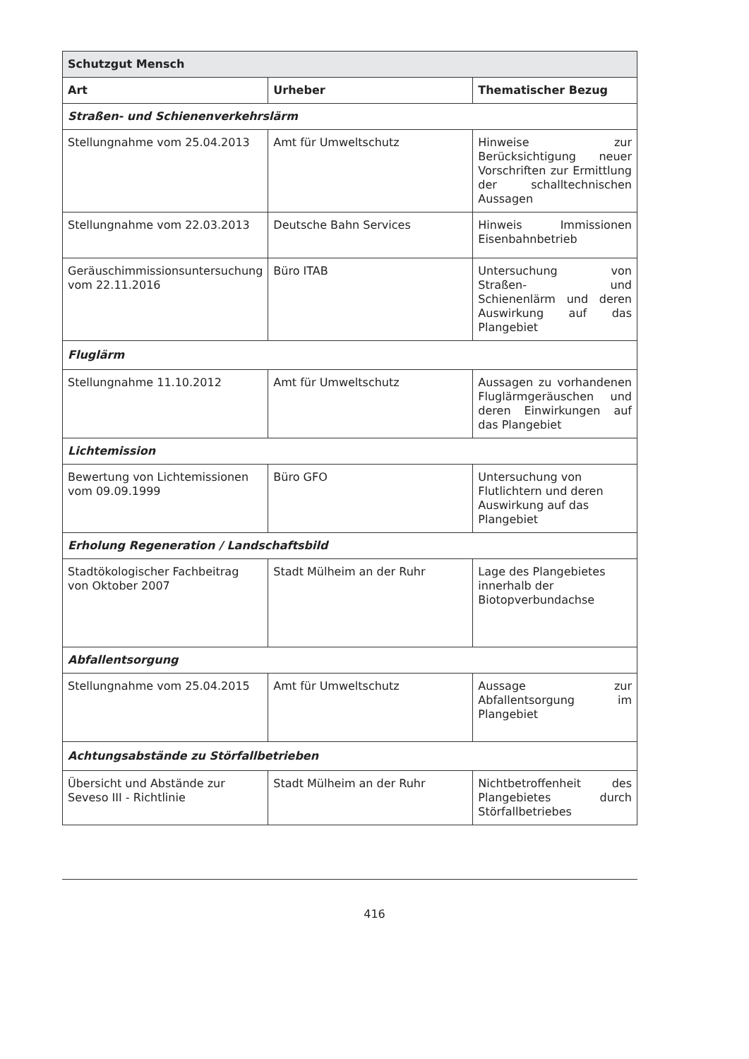| Schutzgut Mensch | | |
| --- | --- | --- |
| Art | Urheber | Thematischer Bezug |
| Straßen- und Schienenverkehrslärm | | |
| Stellungnahme vom 25.04.2013 | Amt für Umweltschutz | Hinweise zur Berücksichtigung neuer Vorschriften zur Ermittlung der schalltechnischen Aussagen |
| Stellungnahme vom 22.03.2013 | Deutsche Bahn Services | Hinweis Immissionen Eisenbahnbetrieb |
| Geräuschimmissionsuntersuchung vom 22.11.2016 | Büro ITAB | Untersuchung von Straßen- und Schienenlärm und deren Auswirkung auf das Plangebiet |
| Fluglärm | | |
| Stellungnahme 11.10.2012 | Amt für Umweltschutz | Aussagen zu vorhandenen Fluglärmgeräuschen und deren Einwirkungen auf das Plangebiet |
| Lichtemission | | |
| Bewertung von Lichtemissionen vom 09.09.1999 | Büro GFO | Untersuchung von Flutlichtern und deren Auswirkung auf das Plangebiet |
| Erholung Regeneration / Landschaftsbild | | |
| Stadtökologischer Fachbeitrag von Oktober 2007 | Stadt Mülheim an der Ruhr | Lage des Plangebietes innerhalb der Biotopverbundachse |
| Abfallentsorgung | | |
| Stellungnahme vom 25.04.2015 | Amt für Umweltschutz | Aussage zur Abfallentsorgung im Plangebiet |
| Achtungsabstände zu Störfallbetrieben | | |
| Übersicht und Abstände zur Seveso III - Richtlinie | Stadt Mülheim an der Ruhr | Nichtbetroffenheit des Plangebietes durch Störfallbetriebes |
416